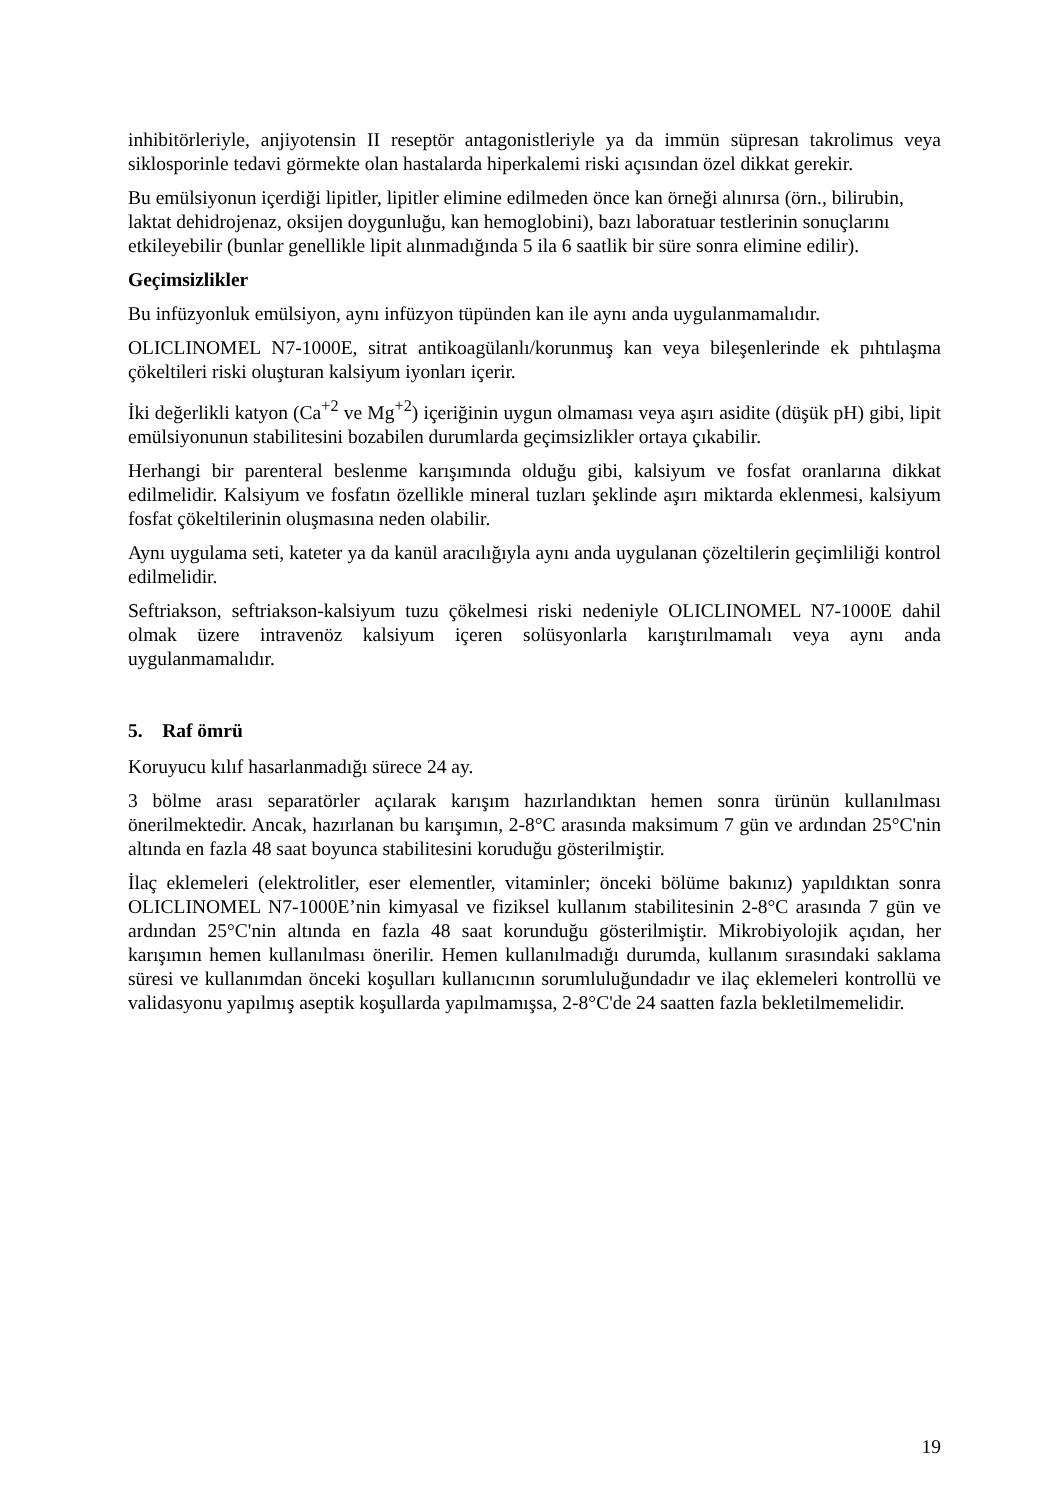inhibitörleriyle, anjiyotensin II reseptör antagonistleriyle ya da immün süpresan takrolimus veya siklosporinle tedavi görmekte olan hastalarda hiperkalemi riski açısından özel dikkat gerekir.
Bu emülsiyonun içerdiği lipitler, lipitler elimine edilmeden önce kan örneği alınırsa (örn., bilirubin, laktat dehidrojenaz, oksijen doygunluğu, kan hemoglobini), bazı laboratuar testlerinin sonuçlarını etkileyebilir (bunlar genellikle lipit alınmadığında 5 ila 6 saatlik bir süre sonra elimine edilir).
Geçimsizlikler
Bu infüzyonluk emülsiyon, aynı infüzyon tüpünden kan ile aynı anda uygulanmamalıdır.
OLICLINOMEL N7-1000E, sitrat antikoagülanlı/korunmuş kan veya bileşenlerinde ek pıhtılaşma çökeltileri riski oluşturan kalsiyum iyonları içerir.
İki değerlikli katyon (Ca<sup>+2</sup> ve Mg<sup>+2</sup>) içeriğinin uygun olmaması veya aşırı asidite (düşük pH) gibi, lipit emülsiyonunun stabilitesini bozabilen durumlarda geçimsizlikler ortaya çıkabilir.
Herhangi bir parenteral beslenme karışımında olduğu gibi, kalsiyum ve fosfat oranlarına dikkat edilmelidir. Kalsiyum ve fosfatın özellikle mineral tuzları şeklinde aşırı miktarda eklenmesi, kalsiyum fosfat çökeltilerinin oluşmasına neden olabilir.
Aynı uygulama seti, kateter ya da kanül aracılığıyla aynı anda uygulanan çözeltilerin geçimliliği kontrol edilmelidir.
Seftriakson, seftriakson-kalsiyum tuzu çökelmesi riski nedeniyle OLICLINOMEL N7-1000E dahil olmak üzere intravenöz kalsiyum içeren solüsyonlarla karıştırılmamalı veya aynı anda uygulanmamalıdır.
5. Raf ömrü
Koruyucu kılıf hasarlanmadığı sürece 24 ay.
3 bölme arası separatörler açılarak karışım hazırlandıktan hemen sonra ürünün kullanılması önerilmektedir. Ancak, hazırlanan bu karışımın, 2-8°C arasında maksimum 7 gün ve ardından 25°C'nin altında en fazla 48 saat boyunca stabilitesini koruduğu gösterilmiştir.
İlaç eklemeleri (elektrolitler, eser elementler, vitaminler; önceki bölüme bakınız) yapıldıktan sonra OLICLINOMEL N7-1000E’nin kimyasal ve fiziksel kullanım stabilitesinin 2-8°C arasında 7 gün ve ardından 25°C'nin altında en fazla 48 saat korunduğu gösterilmiştir. Mikrobiyolojik açıdan, her karışımın hemen kullanılması önerilir. Hemen kullanılmadığı durumda, kullanım sırasındaki saklama süresi ve kullanımdan önceki koşulları kullanıcının sorumluluğundadır ve ilaç eklemeleri kontrollü ve validasyonu yapılmış aseptik koşullarda yapılmamışsa, 2-8°C'de 24 saatten fazla bekletilmemelidir.
19